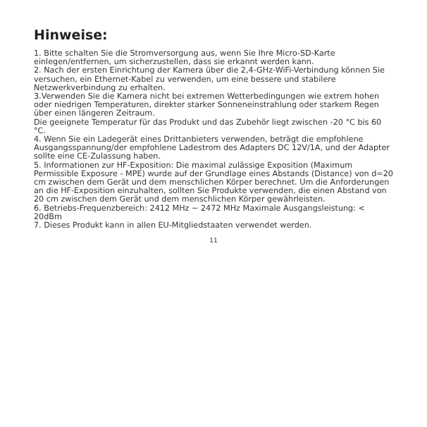Hinweise:
1. Bitte schalten Sie die Stromversorgung aus, wenn Sie Ihre Micro-SD-Karte einlegen/entfernen, um sicherzustellen, dass sie erkannt werden kann.
2. Nach der ersten Einrichtung der Kamera über die 2,4-GHz-WiFi-Verbindung können Sie versuchen, ein Ethernet-Kabel zu verwenden, um eine bessere und stabilere Netzwerkverbindung zu erhalten.
3.Verwenden Sie die Kamera nicht bei extremen Wetterbedingungen wie extrem hohen oder niedrigen Temperaturen, direkter starker Sonneneinstrahlung oder starkem Regen über einen längeren Zeitraum.
Die geeignete Temperatur für das Produkt und das Zubehör liegt zwischen -20 °C bis 60 °C.
4. Wenn Sie ein Ladegerät eines Drittanbieters verwenden, beträgt die empfohlene Ausgangsspannung/der empfohlene Ladestrom des Adapters DC 12V/1A, und der Adapter sollte eine CE-Zulassung haben.
5. Informationen zur HF-Exposition: Die maximal zulässige Exposition (Maximum Permissible Exposure - MPE) wurde auf der Grundlage eines Abstands (Distance) von d=20 cm zwischen dem Gerät und dem menschlichen Körper berechnet. Um die Anforderungen an die HF-Exposition einzuhalten, sollten Sie Produkte verwenden, die einen Abstand von 20 cm zwischen dem Gerät und dem menschlichen Körper gewährleisten.
6. Betriebs-Frequenzbereich: 2412 MHz ~ 2472 MHz Maximale Ausgangsleistung: < 20dBm
7. Dieses Produkt kann in allen EU-Mitgliedstaaten verwendet werden.
11